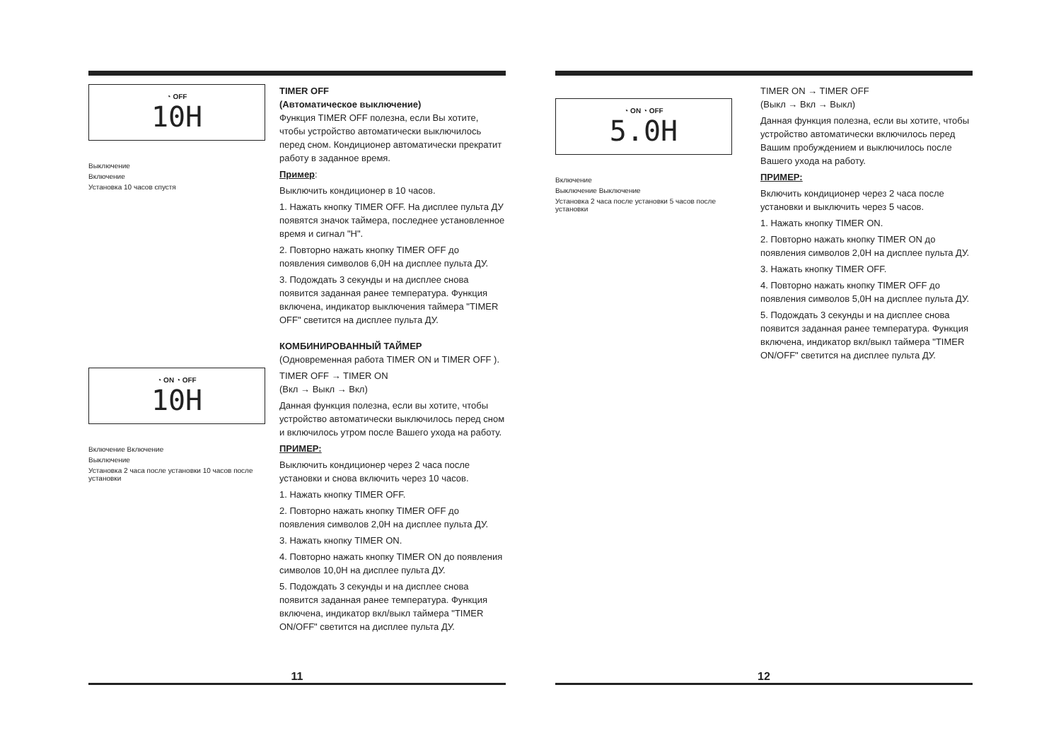◔ OFF
10H
Выключение
Включение
Установка 10 часов спустя
TIMER OFF
(Автоматическое выключение)
Функция TIMER OFF полезна, если Вы хотите, чтобы устройство автоматически выключилось перед сном. Кондиционер автоматически прекратит работу в заданное время.
Пример:
Выключить кондиционер в 10 часов.
1. Нажать кнопку TIMER OFF. На дисплее пульта ДУ появятся значок таймера, последнее установленное время и сигнал "H".
2. Повторно нажать кнопку TIMER OFF до появления символов 6,0H на дисплее пульта ДУ.
3. Подождать 3 секунды и на дисплее снова появится заданная ранее температура. Функция включена, индикатор выключения таймера "TIMER OFF" светится на дисплее пульта ДУ.
◔ ON ◔ OFF
10H
Включение Включение
Выключение
Установка 2 часа после установки 10 часов после установки
КОМБИНИРОВАННЫЙ ТАЙМЕР
(Одновременная работа TIMER ON и TIMER OFF ).
TIMER OFF → TIMER ON
(Вкл → Выкл → Вкл)
Данная функция полезна, если вы хотите, чтобы устройство автоматически выключилось перед сном и включилось утром после Вашего ухода на работу.
ПРИМЕР:
Выключить кондиционер через 2 часа после установки и снова включить через 10 часов.
1. Нажать кнопку TIMER OFF.
2. Повторно нажать кнопку TIMER OFF до появления символов 2,0H на дисплее пульта ДУ.
3. Нажать кнопку TIMER ON.
4. Повторно нажать кнопку TIMER ON до появления символов 10,0H на дисплее пульта ДУ.
5. Подождать 3 секунды и на дисплее снова появится заданная ранее температура. Функция включена, индикатор вкл/выкл таймера "TIMER ON/OFF" светится на дисплее пульта ДУ.
11
◔ ON ◔ OFF
5.0H
Включение
Выключение Выключение
Установка 2 часа после установки 5 часов после установки
TIMER ON → TIMER OFF
(Выкл → Вкл → Выкл)
Данная функция полезна, если вы хотите, чтобы устройство автоматически включилось перед Вашим пробуждением и выключилось после Вашего ухода на работу.
ПРИМЕР:
Включить кондиционер через 2 часа после установки и выключить через 5 часов.
1. Нажать кнопку TIMER ON.
2. Повторно нажать кнопку TIMER ON до появления символов 2,0H на дисплее пульта ДУ.
3. Нажать кнопку TIMER OFF.
4. Повторно нажать кнопку TIMER OFF до появления символов 5,0H на дисплее пульта ДУ.
5. Подождать 3 секунды и на дисплее снова появится заданная ранее температура. Функция включена, индикатор вкл/выкл таймера "TIMER ON/OFF" светится на дисплее пульта ДУ.
12